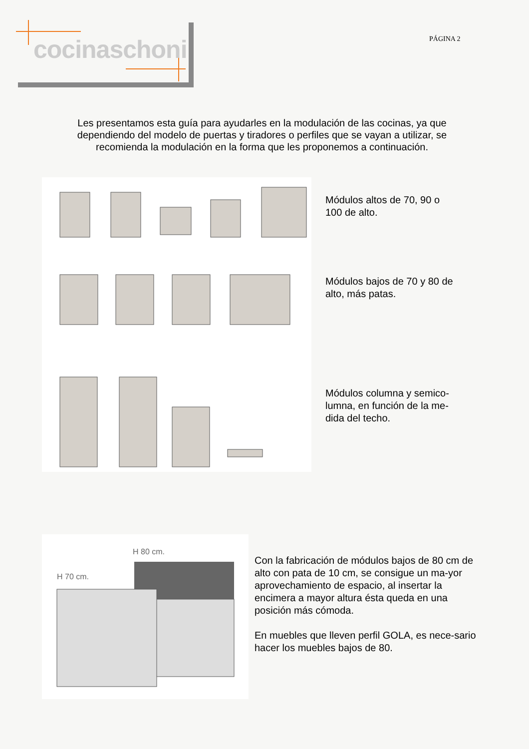cocinaschoni PÁGINA 2
Les presentamos esta guía para ayudarles en la modulación de las cocinas, ya que dependiendo del modelo de puertas y tiradores o perfiles que se vayan a utilizar, se recomienda la modulación en la forma que les proponemos a continuación.
Módulos altos de 70, 90 o
100 de alto.
Módulos bajos de 70 y 80 de
alto, más patas.
Módulos columna y semico-
lumna, en función de la me-
dida del techo.
H 70 cm.
H 80 cm.
Con la fabricación de módulos bajos de 80 cm de alto con pata de 10 cm, se consigue un ma-yor aprovechamiento de espacio, al insertar la encimera a mayor altura ésta queda en una posición más cómoda.
En muebles que lleven perfil GOLA, es nece-sario hacer los muebles bajos de 80.